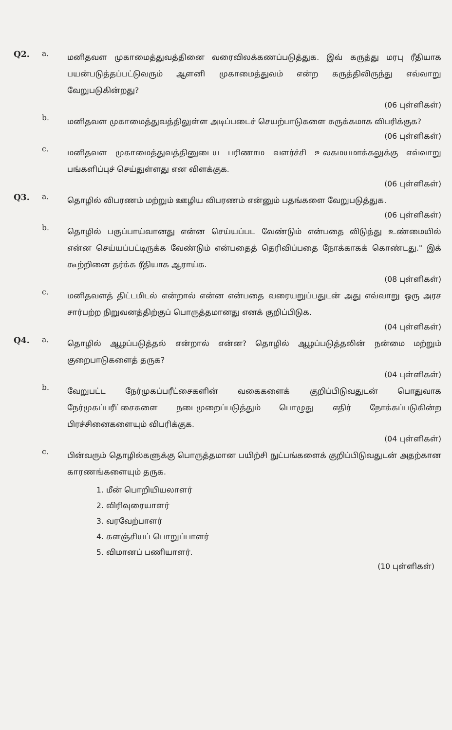Q2. a.
மனிதவள முகாமைத்துவத்தினை வரைவிலக்கணப்படுத்துக. இவ் கருத்து மரபு ரீதியாக பயன்படுத்தப்பட்டுவரும் ஆளனி முகாமைத்துவம் என்ற கருத்திலிருந்து எவ்வாறு வேறுபடுகின்றது?
(06 புள்ளிகள்)
b.
மனிதவள முகாமைத்துவத்திலுள்ள அடிப்படைச் செயற்பாடுகளை சுருக்கமாக விபரிக்குக?
(06 புள்ளிகள்)
c.
மனிதவள முகாமைத்துவத்தினுடைய பரிணாம வளர்ச்சி உலகமயமாக்கலுக்கு எவ்வாறு பங்களிப்புச் செய்துள்ளது என விளக்குக.
(06 புள்ளிகள்)
Q3. a.
தொழில் விபரணம் மற்றும் ஊழிய விபரணம் என்னும் பதங்களை வேறுபடுத்துக.
(06 புள்ளிகள்)
b.
தொழில் பகுப்பாய்வானது என்ன செய்யப்பட வேண்டும் என்பதை விடுத்து உண்மையில் என்ன செய்யப்பட்டிருக்க வேண்டும் என்பதைத் தெரிவிப்பதை நோக்காகக் கொண்டது." இக் கூற்றினை தர்க்க ரீதியாக ஆராய்க.
(08 புள்ளிகள்)
c.
மனிதவளத் திட்டமிடல் என்றால் என்ன என்பதை வரையறுப்பதுடன் அது எவ்வாறு ஒரு அரச சார்பற்ற நிறுவனத்திற்குப் பொருத்தமானது எனக் குறிப்பிடுக.
(04 புள்ளிகள்)
Q4. a.
தொழில் ஆழப்படுத்தல் என்றால் என்ன? தொழில் ஆழப்படுத்தலின் நன்மை மற்றும் குறைபாடுகளைத் தருக?
(04 புள்ளிகள்)
b.
வேறுபட்ட நேர்முகப்பரீட்சைகளின் வகைகளைக் குறிப்பிடுவதுடன் பொதுவாக நேர்முகப்பரீட்சைகளை நடைமுறைப்படுத்தும் பொழுது எதிர் நோக்கப்படுகின்ற பிரச்சினைகளையும் விபரிக்குக.
(04 புள்ளிகள்)
c.
பின்வரும் தொழில்களுக்கு பொருத்தமான பயிற்சி நுட்பங்களைக் குறிப்பிடுவதுடன் அதற்கான காரணங்களையும் தருக.
1. மீன் பொறியியலாளர்
2. விரிவுரையாளர்
3. வரவேற்பாளர்
4. களஞ்சியப் பொறுப்பாளர்
5. விமானப் பணியாளர்.
(10 புள்ளிகள்)